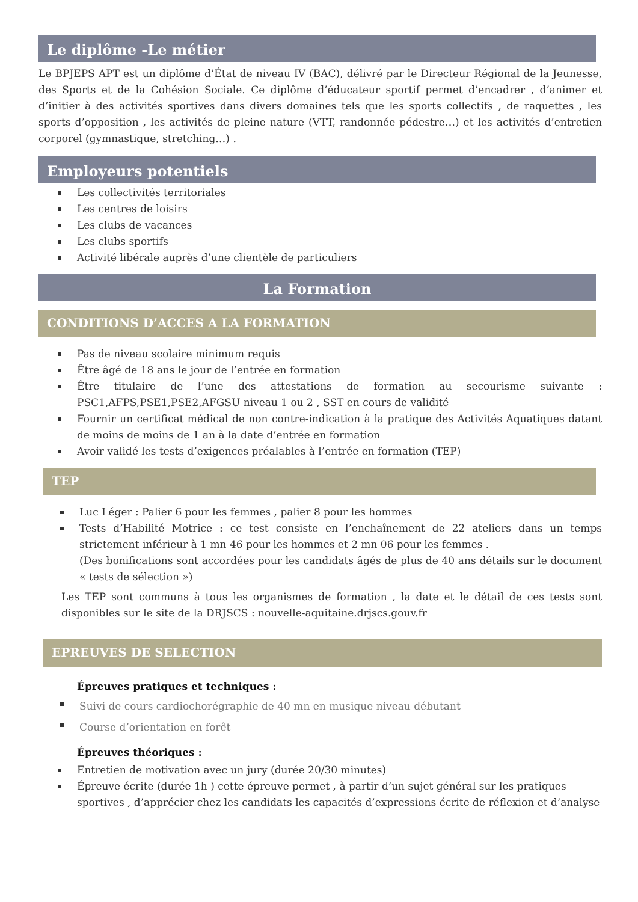Le diplôme -Le métier
Le BPJEPS APT est un diplôme d’État de niveau IV (BAC), délivré par le Directeur Régional de la Jeunesse, des Sports et de la Cohésion Sociale. Ce diplôme d’éducateur sportif permet d’encadrer , d’animer et d’initier à des activités sportives dans divers domaines tels que les sports collectifs , de raquettes , les sports d’opposition , les activités de pleine nature (VTT, randonnée pédestre…) et les activités d’entretien corporel (gymnastique, stretching…) .
Employeurs potentiels
Les collectivités territoriales
Les centres de loisirs
Les clubs de vacances
Les clubs sportifs
Activité libérale auprès d’une clientèle de particuliers
La Formation
CONDITIONS D’ACCES A LA FORMATION
Pas de niveau scolaire minimum requis
Être âgé de 18 ans le jour de l’entrée en formation
Être titulaire de l’une des attestations de formation au secourisme suivante : PSC1,AFPS,PSE1,PSE2,AFGSU niveau 1 ou 2 , SST en cours de validité
Fournir un certificat médical de non contre-indication à la pratique des Activités Aquatiques datant de moins de moins de 1 an à la date d’entrée en formation
Avoir validé les tests d’exigences préalables à l’entrée en formation (TEP)
TEP
Luc Léger : Palier 6 pour les femmes , palier 8 pour les hommes
Tests d’Habilité Motrice : ce test consiste en l’enchaînement de 22 ateliers dans un temps strictement inférieur à 1 mn 46 pour les hommes et 2 mn 06 pour les femmes .
(Des bonifications sont accordées pour les candidats âgés de plus de 40 ans détails sur le document « tests de sélection »)
Les TEP sont communs à tous les organismes de formation , la date et le détail de ces tests sont disponibles sur le site de la DRJSCS : nouvelle-aquitaine.drjscs.gouv.fr
EPREUVES DE SELECTION
Épreuves pratiques et techniques :
Suivi de cours cardiochorégraphie de 40 mn en musique niveau débutant
Course d’orientation en forêt
Épreuves théoriques :
Entretien de motivation avec un jury (durée 20/30 minutes)
Épreuve écrite (durée 1h ) cette épreuve permet , à partir d’un sujet général sur les pratiques sportives , d’apprécier chez les candidats les capacités d’expressions écrite de réflexion et d’analyse